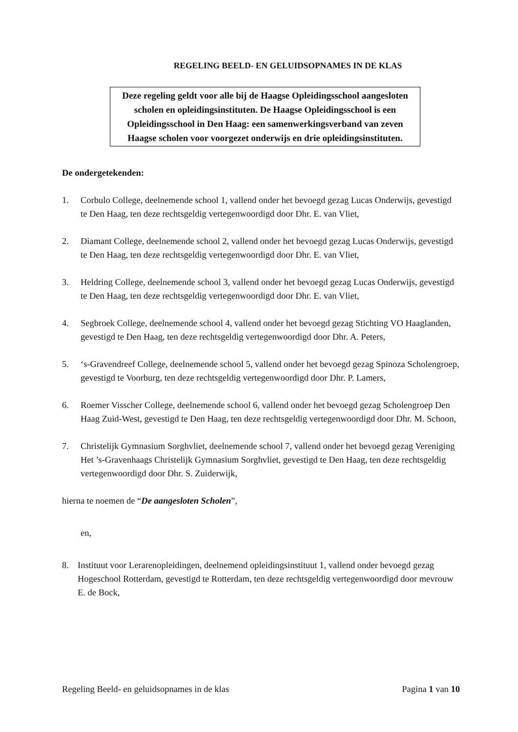REGELING BEELD- EN GELUIDSOPNAMES IN DE KLAS
Deze regeling geldt voor alle bij de Haagse Opleidingsschool aangesloten scholen en opleidingsinstituten. De Haagse Opleidingsschool is een Opleidingsschool in Den Haag: een samenwerkingsverband van zeven Haagse scholen voor voorgezet onderwijs en drie opleidingsinstituten.
De ondergetekenden:
1. Corbulo College, deelnemende school 1, vallend onder het bevoegd gezag Lucas Onderwijs, gevestigd te Den Haag, ten deze rechtsgeldig vertegenwoordigd door Dhr. E. van Vliet,
2. Diamant College, deelnemende school 2, vallend onder het bevoegd gezag Lucas Onderwijs, gevestigd te Den Haag, ten deze rechtsgeldig vertegenwoordigd door Dhr. E. van Vliet,
3. Heldring College, deelnemende school 3, vallend onder het bevoegd gezag Lucas Onderwijs, gevestigd te Den Haag, ten deze rechtsgeldig vertegenwoordigd door Dhr. E. van Vliet,
4. Segbroek College, deelnemende school 4, vallend onder het bevoegd gezag Stichting VO Haaglanden, gevestigd te Den Haag, ten deze rechtsgeldig vertegenwoordigd door Dhr. A. Peters,
5. ‘s-Gravendreef College, deelnemende school 5, vallend onder het bevoegd gezag Spinoza Scholengroep, gevestigd te Voorburg, ten deze rechtsgeldig vertegenwoordigd door Dhr. P. Lamers,
6. Roemer Visscher College, deelnemende school 6, vallend onder het bevoegd gezag Scholengroep Den Haag Zuid-West, gevestigd te Den Haag, ten deze rechtsgeldig vertegenwoordigd door Dhr. M. Schoon,
7. Christelijk Gymnasium Sorghvliet, deelnemende school 7, vallend onder het bevoegd gezag Vereniging Het ’s-Gravenhaags Christelijk Gymnasium Sorghvliet, gevestigd te Den Haag, ten deze rechtsgeldig vertegenwoordigd door Dhr. S. Zuiderwijk,
hierna te noemen de “De aangesloten Scholen”,
en,
8. Instituut voor Lerarenopleidingen, deelnemend opleidingsinstituut 1, vallend onder bevoegd gezag Hogeschool Rotterdam, gevestigd te Rotterdam, ten deze rechtsgeldig vertegenwoordigd door mevrouw E. de Bock,
Regeling Beeld- en geluidsopnames in de klas Pagina 1 van 10